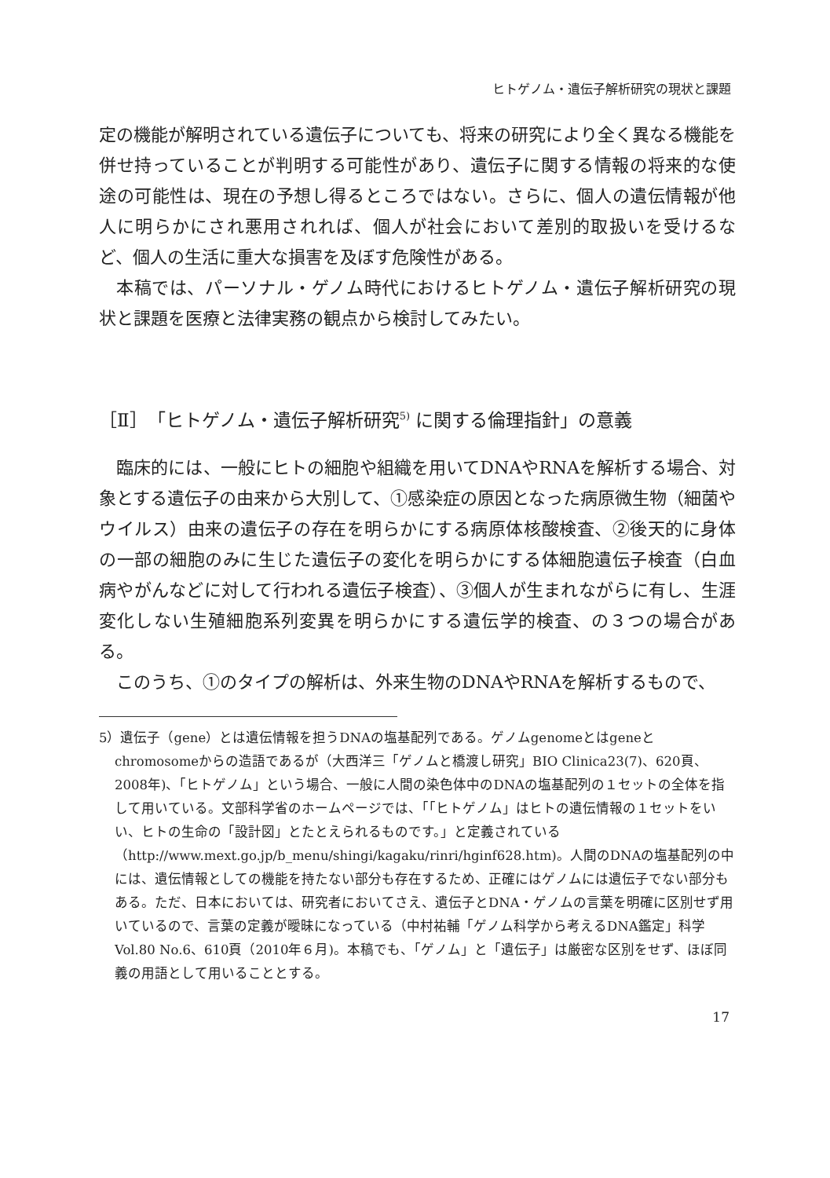ヒトゲノム・遺伝子解析研究の現状と課題
定の機能が解明されている遺伝子についても、将来の研究により全く異なる機能を併せ持っていることが判明する可能性があり、遺伝子に関する情報の将来的な使途の可能性は、現在の予想し得るところではない。さらに、個人の遺伝情報が他人に明らかにされ悪用されれば、個人が社会において差別的取扱いを受けるなど、個人の生活に重大な損害を及ぼす危険性がある。
本稿では、パーソナル・ゲノム時代におけるヒトゲノム・遺伝子解析研究の現状と課題を医療と法律実務の観点から検討してみたい。
［Ⅱ］「ヒトゲノム・遺伝子解析研究<sup>5)</sup> に関する倫理指針」の意義
臨床的には、一般にヒトの細胞や組織を用いてDNAやRNAを解析する場合、対象とする遺伝子の由来から大別して、①感染症の原因となった病原微生物（細菌やウイルス）由来の遺伝子の存在を明らかにする病原体核酸検査、②後天的に身体の一部の細胞のみに生じた遺伝子の変化を明らかにする体細胞遺伝子検査（白血病やがんなどに対して行われる遺伝子検査）、③個人が生まれながらに有し、生涯変化しない生殖細胞系列変異を明らかにする遺伝学的検査、の３つの場合がある。
このうち、①のタイプの解析は、外来生物のDNAやRNAを解析するもので、
5）遺伝子（gene）とは遺伝情報を担うDNAの塩基配列である。ゲノムgenomeとはgeneとchromosomeからの造語であるが（大西洋三「ゲノムと橋渡し研究」BIO Clinica23(7)、620頁、2008年)、「ヒトゲノム」という場合、一般に人間の染色体中のDNAの塩基配列の１セットの全体を指して用いている。文部科学省のホームページでは、「「ヒトゲノム」はヒトの遺伝情報の１セットをいい、ヒトの生命の「設計図」とたとえられるものです。」と定義されている（http://www.mext.go.jp/b_menu/shingi/kagaku/rinri/hginf628.htm)。人間のDNAの塩基配列の中には、遺伝情報としての機能を持たない部分も存在するため、正確にはゲノムには遺伝子でない部分もある。ただ、日本においては、研究者においてさえ、遺伝子とDNA・ゲノムの言葉を明確に区別せず用いているので、言葉の定義が曖昧になっている（中村祐輔「ゲノム科学から考えるDNA鑑定」科学Vol.80 No.6、610頁（2010年６月)。本稿でも、「ゲノム」と「遺伝子」は厳密な区別をせず、ほぼ同義の用語として用いることとする。
17